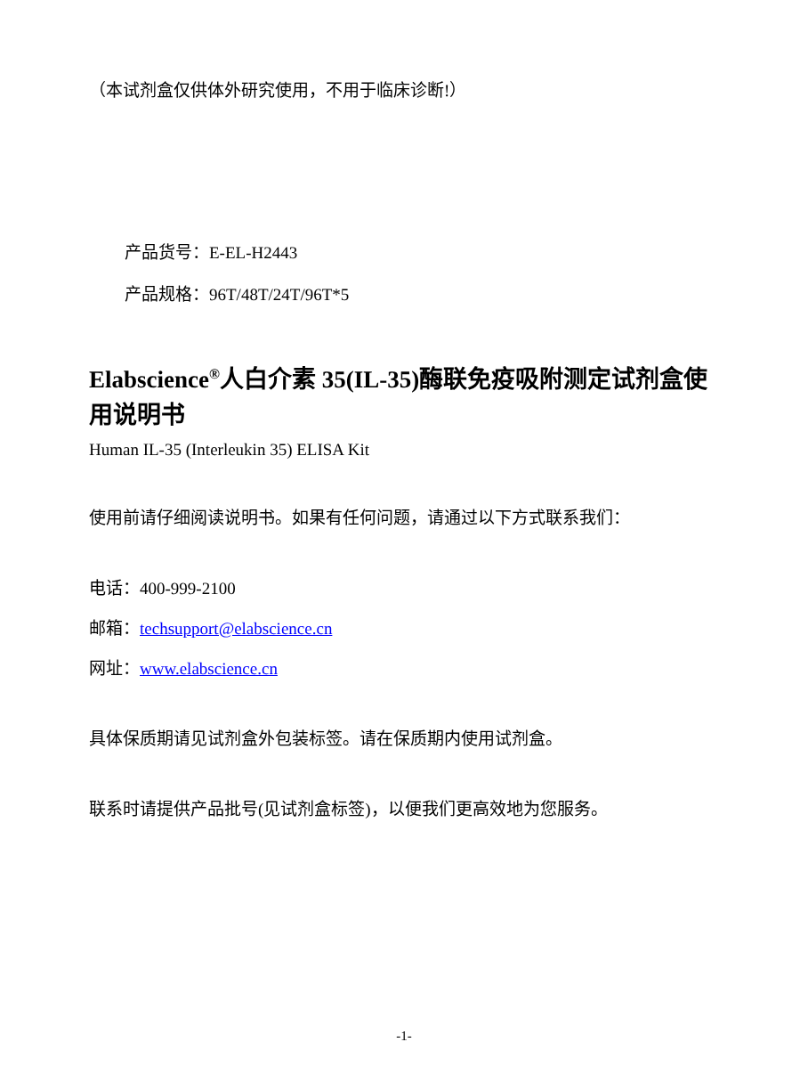（本试剂盒仅供体外研究使用，不用于临床诊断!）
产品货号：E-EL-H2443
产品规格：96T/48T/24T/96T*5
Elabscience<sup>®</sup>人白介素 35(IL-35)酶联免疫吸附测定试剂盒使用说明书
Human IL-35 (Interleukin 35) ELISA Kit
使用前请仔细阅读说明书。如果有任何问题，请通过以下方式联系我们：
电话：400-999-2100
邮箱：techsupport@elabscience.cn
网址：www.elabscience.cn
具体保质期请见试剂盒外包装标签。请在保质期内使用试剂盒。
联系时请提供产品批号(见试剂盒标签)，以便我们更高效地为您服务。
-1-